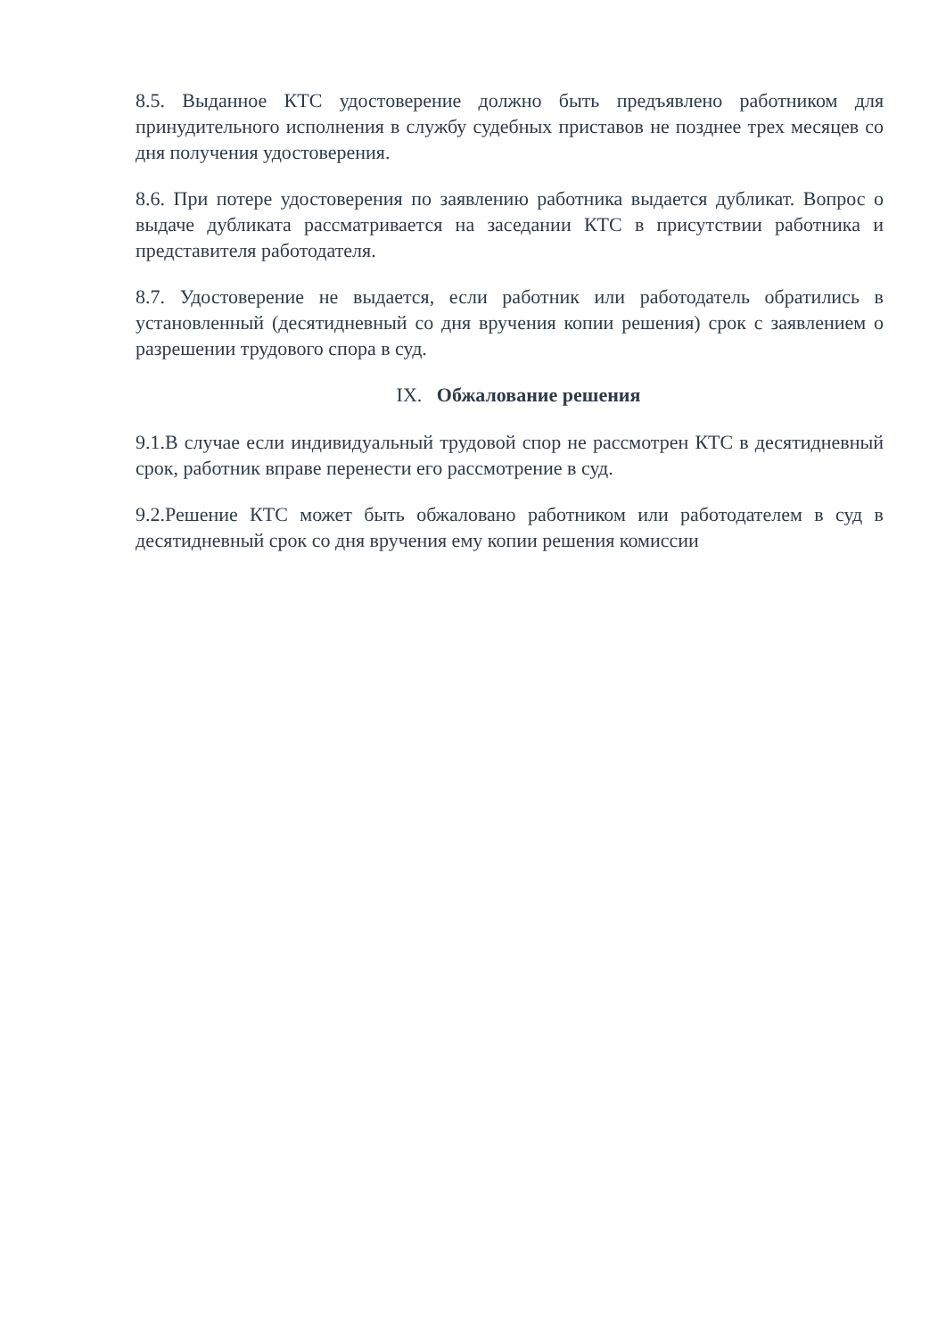8.5. Выданное КТС удостоверение должно быть предъявлено работником для принудительного исполнения в службу судебных приставов не позднее трех месяцев со дня получения удостоверения.
8.6. При потере удостоверения по заявлению работника выдается дубликат. Вопрос о выдаче дубликата рассматривается на заседании КТС в присутствии работника и представителя работодателя.
8.7. Удостоверение не выдается, если работник или работодатель обратились в установленный (десятидневный со дня вручения копии решения) срок с заявлением о разрешении трудового спора в суд.
IX. Обжалование решения
9.1.В случае если индивидуальный трудовой спор не рассмотрен КТС в десятидневный срок, работник вправе перенести его рассмотрение в суд.
9.2.Решение КТС может быть обжаловано работником или работодателем в суд в десятидневный срок со дня вручения ему копии решения комиссии